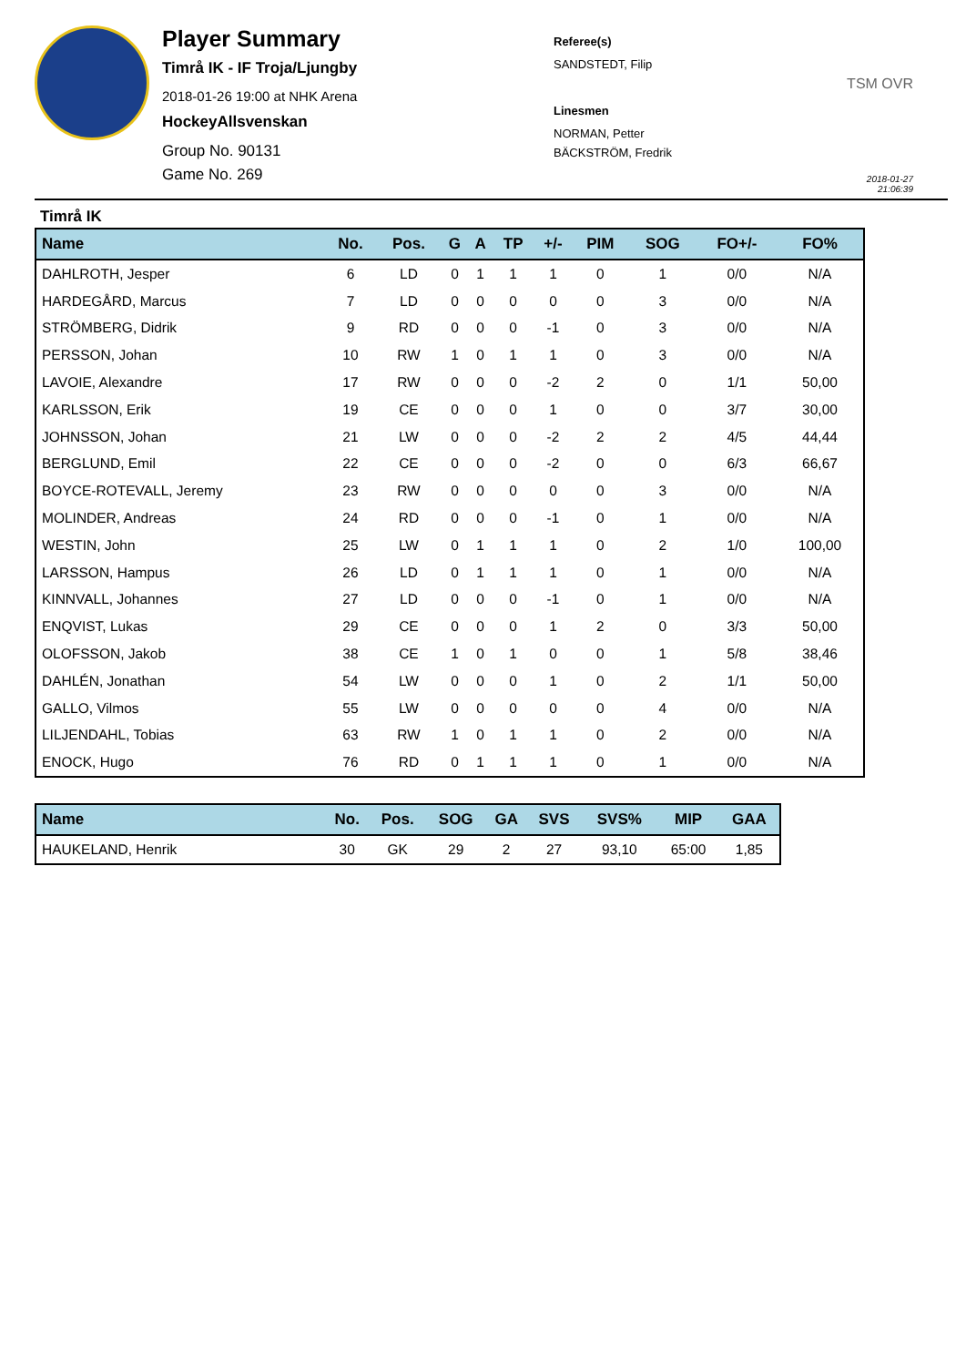Player Summary
Timrå IK - IF Troja/Ljungby
2018-01-26 19:00 at NHK Arena
HockeyAllsvenskan
Group No. 90131
Game No. 269
Referee(s)
SANDSTEDT, Filip
Linesmen
NORMAN, Petter
BÄCKSTRÖM, Fredrik
TSM OVR
2018-01-27 21:06:39
Timrå IK
| Name | No. | Pos. | G | A | TP | +/- | PIM | SOG | FO+/- | FO% |
| --- | --- | --- | --- | --- | --- | --- | --- | --- | --- | --- |
| DAHLROTH, Jesper | 6 | LD | 0 | 1 | 1 | 1 | 0 | 1 | 0/0 | N/A |
| HARDEGÅRD, Marcus | 7 | LD | 0 | 0 | 0 | 0 | 0 | 3 | 0/0 | N/A |
| STRÖMBERG, Didrik | 9 | RD | 0 | 0 | 0 | -1 | 0 | 3 | 0/0 | N/A |
| PERSSON, Johan | 10 | RW | 1 | 0 | 1 | 1 | 0 | 3 | 0/0 | N/A |
| LAVOIE, Alexandre | 17 | RW | 0 | 0 | 0 | -2 | 2 | 0 | 1/1 | 50,00 |
| KARLSSON, Erik | 19 | CE | 0 | 0 | 0 | 1 | 0 | 0 | 3/7 | 30,00 |
| JOHNSSON, Johan | 21 | LW | 0 | 0 | 0 | -2 | 2 | 2 | 4/5 | 44,44 |
| BERGLUND, Emil | 22 | CE | 0 | 0 | 0 | -2 | 0 | 0 | 6/3 | 66,67 |
| BOYCE-ROTEVALL, Jeremy | 23 | RW | 0 | 0 | 0 | 0 | 0 | 3 | 0/0 | N/A |
| MOLINDER, Andreas | 24 | RD | 0 | 0 | 0 | -1 | 0 | 1 | 0/0 | N/A |
| WESTIN, John | 25 | LW | 0 | 1 | 1 | 1 | 0 | 2 | 1/0 | 100,00 |
| LARSSON, Hampus | 26 | LD | 0 | 1 | 1 | 1 | 0 | 1 | 0/0 | N/A |
| KINNVALL, Johannes | 27 | LD | 0 | 0 | 0 | -1 | 0 | 1 | 0/0 | N/A |
| ENQVIST, Lukas | 29 | CE | 0 | 0 | 0 | 1 | 2 | 0 | 3/3 | 50,00 |
| OLOFSSON, Jakob | 38 | CE | 1 | 0 | 1 | 0 | 0 | 1 | 5/8 | 38,46 |
| DAHLÉN, Jonathan | 54 | LW | 0 | 0 | 0 | 1 | 0 | 2 | 1/1 | 50,00 |
| GALLO, Vilmos | 55 | LW | 0 | 0 | 0 | 0 | 0 | 4 | 0/0 | N/A |
| LILJENDAHL, Tobias | 63 | RW | 1 | 0 | 1 | 1 | 0 | 2 | 0/0 | N/A |
| ENOCK, Hugo | 76 | RD | 0 | 1 | 1 | 1 | 0 | 1 | 0/0 | N/A |
| Name | No. | Pos. | SOG | GA | SVS | SVS% | MIP | GAA |
| --- | --- | --- | --- | --- | --- | --- | --- | --- |
| HAUKELAND, Henrik | 30 | GK | 29 | 2 | 27 | 93,10 | 65:00 | 1,85 |